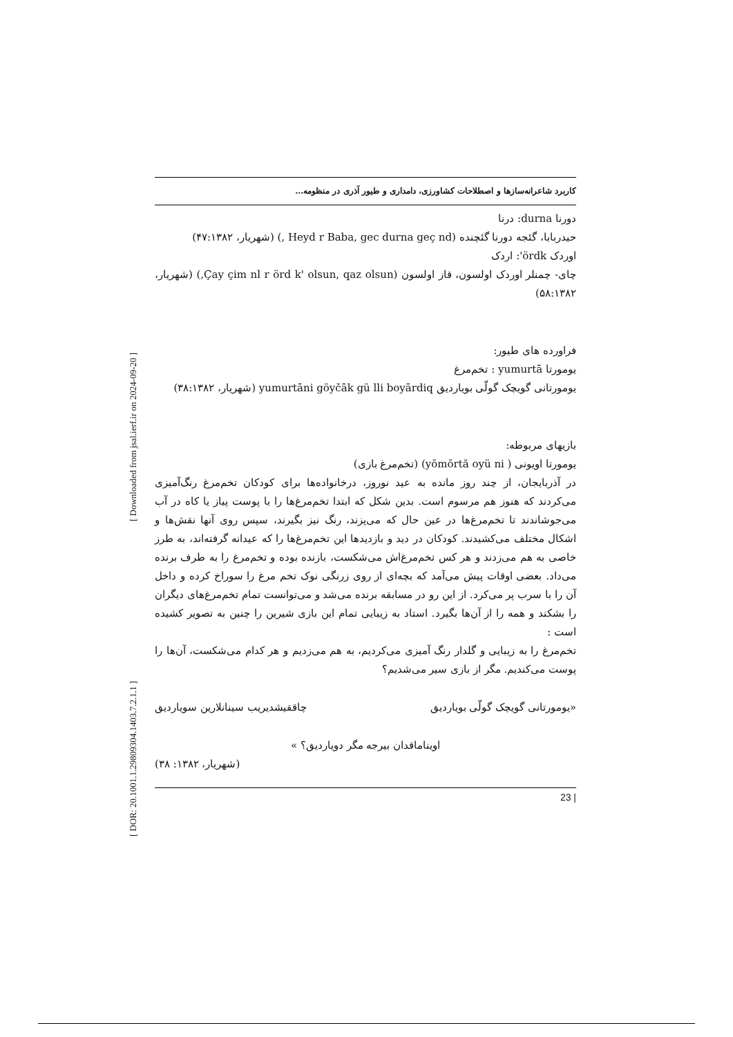[ DOR: 20.1001.1.29809304.1403.7.2.1.1 ] [ Downloaded from jsal.ierf.ir on 2024-09-20 ]
کاربرد شاعرانه‌سازها و اصطلاحات کشاورزی، دامداری و طیور آذری در منظومه…
دورنا durna: درنا
حیدربابا، گئجه دورنا گئچنده (Heyd r Baba, gec durna geç nd ,) (شهریار، ۴۷:۱۳۸۲)
اوردک ördk': اردک
چای- چمنلر اوردک اولسون، قاز اولسون (Çay çim nl r örd k' olsun, qaz olsun,) (شهریار، ۵۸:۱۳۸۲)
فراورده های طیور:
یومورتا yumurtā : تخم‌مرغ
یومورتانی گویچک گولّی بویاردیق yumurtāni göyčāk gü lli boyārdiq (شهریار، ۳۸:۱۳۸۲)
بازیهای مربوطه:
یومورتا اویونی ( yŏmŏrtă oyü ni) (تخم‌مرغ بازی)
در آذربایجان، از چند روز مانده به عید نوروز، درخانواده‌ها برای کودکان تخم‌مرغ رنگ‌آمیزی می‌کردند که هنوز هم مرسوم است. بدین شکل که ابتدا تخم‌مرغ‌ها را با پوست پیاز یا کاه در آب می‌جوشاندند تا تخم‌مرغ‌ها در عین حال که می‌پزند، رنگ نیز بگیرند، سپس روی آنها نقش‌ها و اشکال مختلف می‌کشیدند. کودکان در دید و بازدیدها این تخم‌مرغ‌ها را که عیدانه گرفته‌اند، به طرز خاصی به هم می‌زدند و هر کس تخم‌مرغ‌اش می‌شکست، بازنده بوده و تخم‌مرغ را به طرف برنده می‌داد. بعضی اوقات پیش می‌آمد که بچه‌ای از روی زرنگی نوک تخم مرغ را سوراخ کرده و داخل آن را با سرب پر می‌کرد. از این رو در مسابقه برنده می‌شد و می‌توانست تمام تخم‌مرغ‌های دیگران را بشکند و همه را از آن‌ها بگیرد. استاد به زیبایی تمام این بازی شیرین را چنین به تصویر کشیده است :
تخم‌مرغ را به زیبایی و گلدار رنگ آمیزی می‌کردیم، به هم می‌زدیم و هر کدام می‌شکست، آن‌ها را پوست می‌کندیم. مگر از بازی سیر می‌شدیم؟
«یومورتانی گویچک گولّی بویاردیق چاققیشدیریب سینانلارین سویاردیق
اویناماقدان بیرجه مگر دویاردیق؟ »
(شهریار، ۱۳۸۲: ۳۸)
| 23